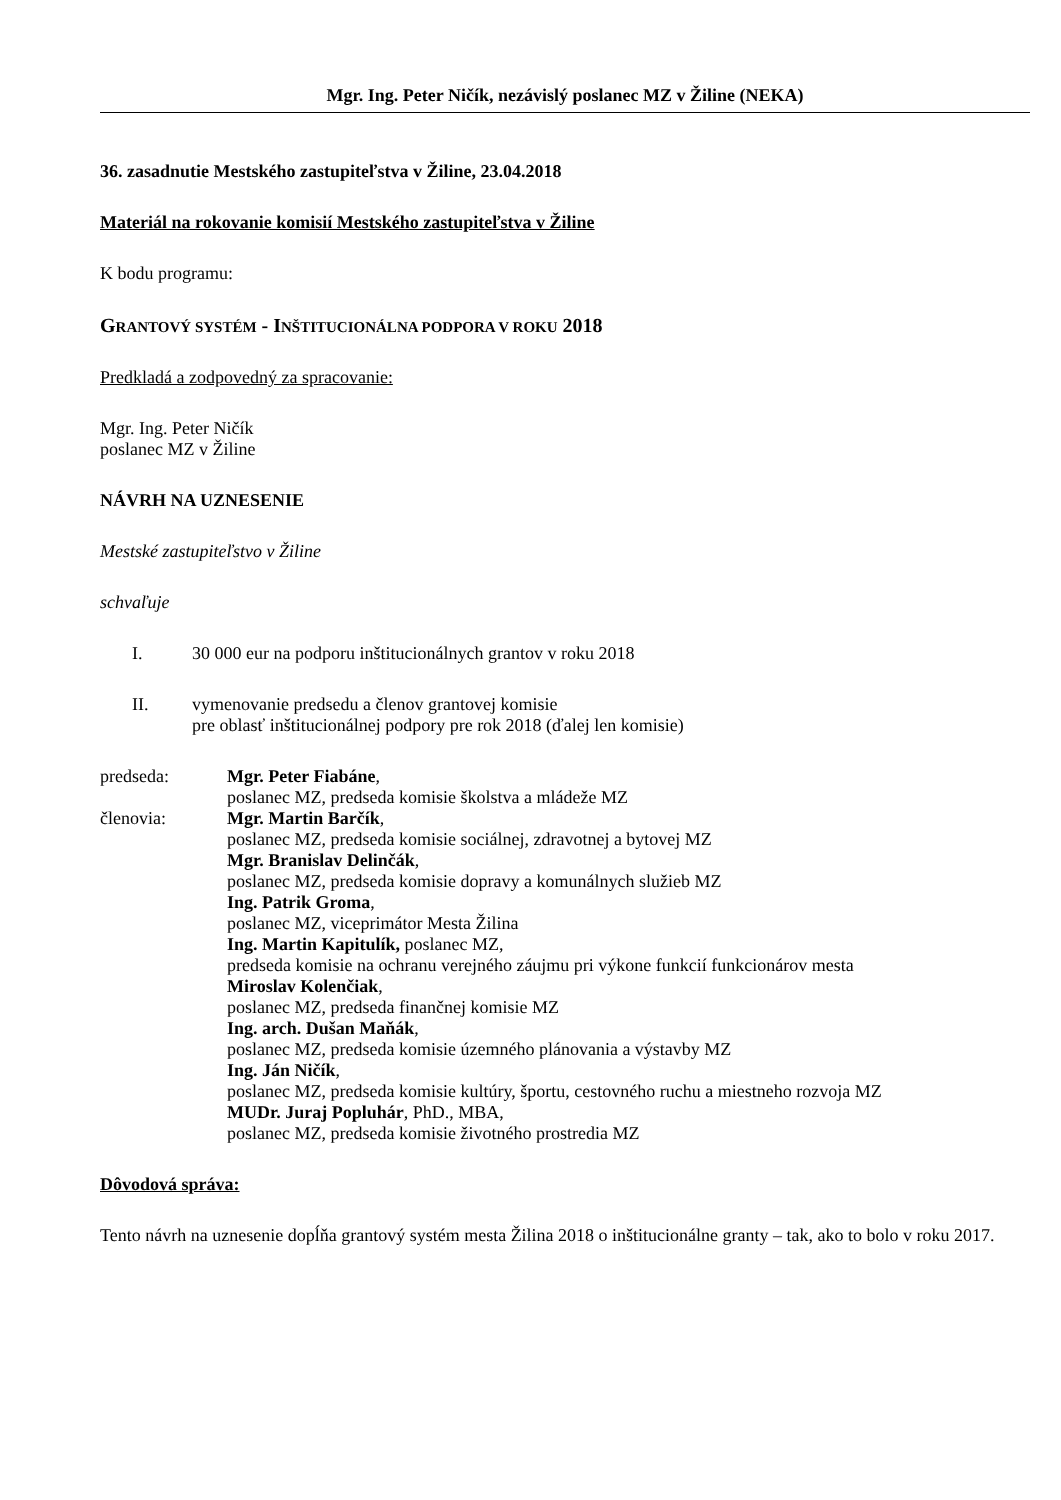Mgr. Ing. Peter Ničík, nezávislý poslanec MZ v Žiline (NEKA)
36. zasadnutie Mestského zastupiteľstva v Žiline, 23.04.2018
Materiál na rokovanie komisií Mestského zastupiteľstva v Žiline
K bodu programu:
GRANTOVÝ SYSTÉM - INŠTITUCIONÁLNA PODPORA V ROKU 2018
Predkladá a zodpovedný za spracovanie:
Mgr. Ing. Peter Ničík
poslanec MZ v Žiline
NÁVRH NA UZNESENIE
Mestské zastupiteľstvo v Žiline
schvaľuje
I. 30 000 eur na podporu inštitucionálnych grantov v roku 2018
II. vymenovanie predsedu a členov grantovej komisie
pre oblasť inštitucionálnej podpory pre rok 2018 (ďalej len komisie)
predseda: Mgr. Peter Fiabáne,
poslanec MZ, predseda komisie školstva a mládeže MZ
členovia: Mgr. Martin Barčík,
poslanec MZ, predseda komisie sociálnej, zdravotnej a bytovej MZ
Mgr. Branislav Delinčák,
poslanec MZ, predseda komisie dopravy a komunálnych služieb MZ
Ing. Patrik Groma,
poslanec MZ, viceprimátor Mesta Žilina
Ing. Martin Kapitulík, poslanec MZ,
predseda komisie na ochranu verejného záujmu pri výkone funkcií funkcionárov mesta
Miroslav Kolenčiak,
poslanec MZ, predseda finančnej komisie MZ
Ing. arch. Dušan Maňák,
poslanec MZ, predseda komisie územného plánovania a výstavby MZ
Ing. Ján Ničík,
poslanec MZ, predseda komisie kultúry, športu, cestovného ruchu a miestneho rozvoja MZ
MUDr. Juraj Popluhár, PhD., MBA,
poslanec MZ, predseda komisie životného prostredia MZ
Dôvodová správa:
Tento návrh na uznesenie dopĺňa grantový systém mesta Žilina 2018 o inštitucionálne granty – tak, ako to bolo v roku 2017.